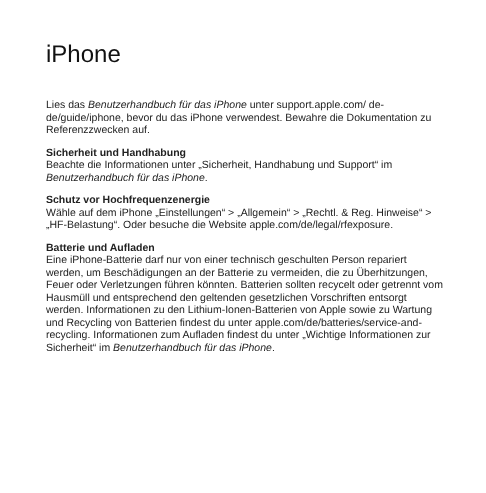iPhone
Lies das Benutzerhandbuch für das iPhone unter support.apple.com/ de-de/guide/iphone, bevor du das iPhone verwendest. Bewahre die Dokumentation zu Referenzzwecken auf.
Sicherheit und Handhabung
Beachte die Informationen unter „Sicherheit, Handhabung und Support“ im Benutzerhandbuch für das iPhone.
Schutz vor Hochfrequenzenergie
Wähle auf dem iPhone „Einstellungen“ > „Allgemein“ > „Rechtl. & Reg. Hinweise“ > „HF-Belastung“. Oder besuche die Website apple.com/de/legal/rfexposure.
Batterie und Aufladen
Eine iPhone-Batterie darf nur von einer technisch geschulten Person repariert werden, um Beschädigungen an der Batterie zu vermeiden, die zu Überhitzungen, Feuer oder Verletzungen führen könnten. Batterien sollten recycelt oder getrennt vom Hausmüll und entsprechend den geltenden gesetzlichen Vorschriften entsorgt werden. Informationen zu den Lithium-Ionen-Batterien von Apple sowie zu Wartung und Recycling von Batterien findest du unter apple.com/de/batteries/service-and-recycling. Informationen zum Aufladen findest du unter „Wichtige Informationen zur Sicherheit“ im Benutzerhandbuch für das iPhone.